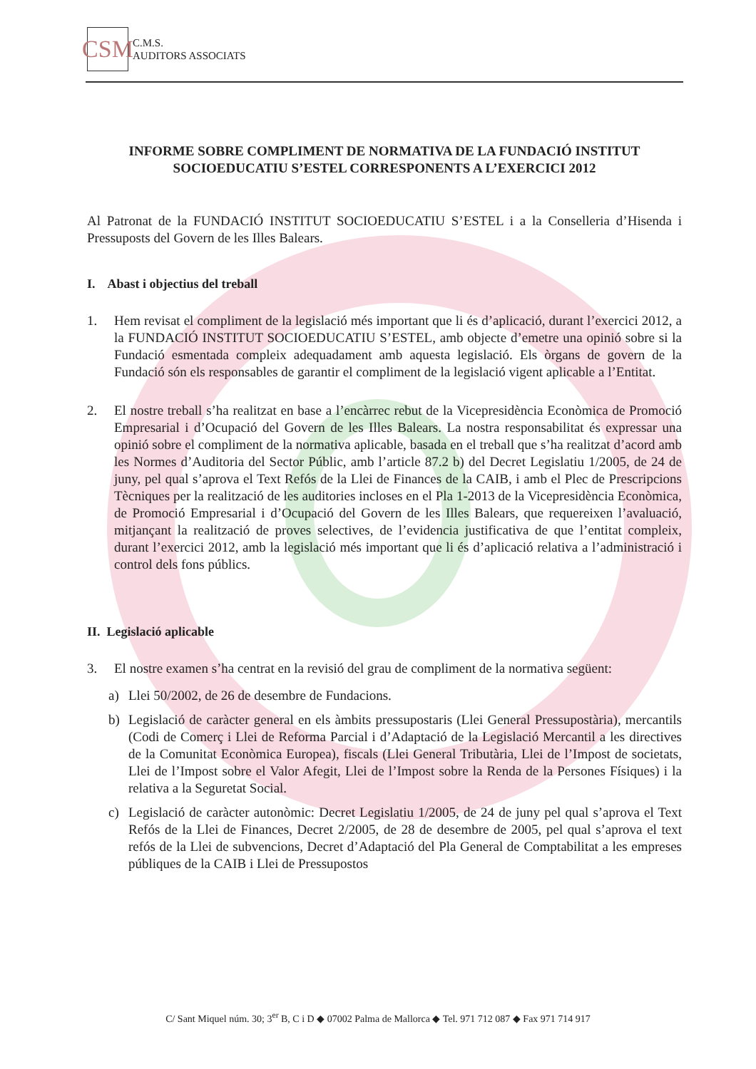CSM
C.M.S.
AUDITORS ASSOCIATS
INFORME SOBRE COMPLIMENT DE NORMATIVA DE LA FUNDACIÓ INSTITUT SOCIOEDUCATIU S’ESTEL CORRESPONENTS A L’EXERCICI 2012
Al Patronat de la FUNDACIÓ INSTITUT SOCIOEDUCATIU S’ESTEL i a la Conselleria d’Hisenda i Pressuposts del Govern de les Illes Balears.
I. Abast i objectius del treball
1. Hem revisat el compliment de la legislació més important que li és d’aplicació, durant l’exercici 2012, a la FUNDACIÓ INSTITUT SOCIOEDUCATIU S’ESTEL, amb objecte d’emetre una opinió sobre si la Fundació esmentada compleix adequadament amb aquesta legislació. Els òrgans de govern de la Fundació són els responsables de garantir el compliment de la legislació vigent aplicable a l’Entitat.
2. El nostre treball s’ha realitzat en base a l’encàrrec rebut de la Vicepresidència Econòmica de Promoció Empresarial i d’Ocupació del Govern de les Illes Balears. La nostra responsabilitat és expressar una opinió sobre el compliment de la normativa aplicable, basada en el treball que s’ha realitzat d’acord amb les Normes d’Auditoria del Sector Públic, amb l’article 87.2 b) del Decret Legislatiu 1/2005, de 24 de juny, pel qual s’aprova el Text Refós de la Llei de Finances de la CAIB, i amb el Plec de Prescripcions Tècniques per la realització de les auditories incloses en el Pla 1-2013 de la Vicepresidència Econòmica, de Promoció Empresarial i d’Ocupació del Govern de les Illes Balears, que requereixen l’avaluació, mitjançant la realització de proves selectives, de l’evidencia justificativa de que l’entitat compleix, durant l’exercici 2012, amb la legislació més important que li és d’aplicació relativa a l’administració i control dels fons públics.
II. Legislació aplicable
3. El nostre examen s’ha centrat en la revisió del grau de compliment de la normativa següent:
a) Llei 50/2002, de 26 de desembre de Fundacions.
b) Legislació de caràcter general en els àmbits pressupostaris (Llei General Pressupostària), mercantils (Codi de Comerç i Llei de Reforma Parcial i d’Adaptació de la Legislació Mercantil a les directives de la Comunitat Econòmica Europea), fiscals (Llei General Tributària, Llei de l’Impost de societats, Llei de l’Impost sobre el Valor Afegit, Llei de l’Impost sobre la Renda de la Persones Físiques) i la relativa a la Seguretat Social.
c) Legislació de caràcter autonòmic: Decret Legislatiu 1/2005, de 24 de juny pel qual s’aprova el Text Refós de la Llei de Finances, Decret 2/2005, de 28 de desembre de 2005, pel qual s’aprova el text refós de la Llei de subvencions, Decret d’Adaptació del Pla General de Comptabilitat a les empreses públiques de la CAIB i Llei de Pressupostos
C/ Sant Miquel núm. 30; 3<sup>er</sup> B, C i D ◆ 07002 Palma de Mallorca ◆ Tel. 971 712 087 ◆ Fax 971 714 917